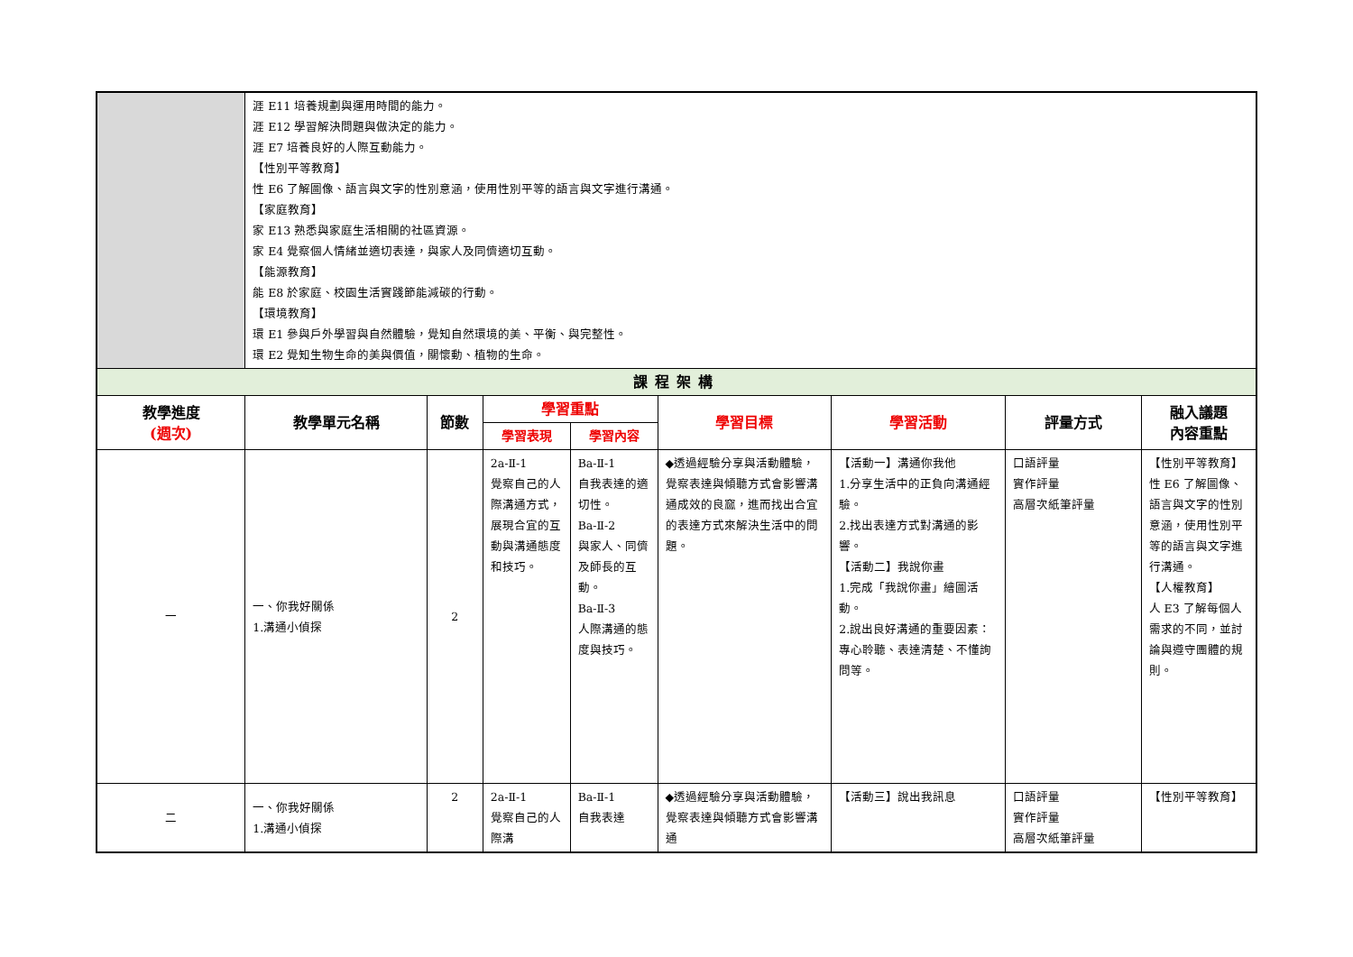| | 涯 E11 培養規劃與運用時間的能力。 涯 E12 學習解決問題與做決定的能力。 涯 E7 培養良好的人際互動能力。 【性別平等教育】 性 E6 了解圖像、語言與文字的性別意涵，使用性別平等的語言與文字進行溝通。 【家庭教育】 家 E13 熟悉與家庭生活相關的社區資源。 家 E4 覺察個人情緒並適切表達，與家人及同儕適切互動。 【能源教育】 能 E8 於家庭、校園生活實踐節能減碳的行動。 【環境教育】 環 E1 參與戶外學習與自然體驗，覺知自然環境的美、平衡、與完整性。 環 E2 覺知生物生命的美與價值，關懷動、植物的生命。 | | | | | | | |
| 課程架構 | | | | | | | | |
| 教學進度 (週次) | 教學單元名稱 | 節數 | 學習重點 | | 學習目標 | 學習活動 | 評量方式 | 融入議題 內容重點 |
| | | | 學習表現 | 學習內容 | | | | |
| 一 | 一、你我好關係 1.溝通小偵探 | 2 | 2a-Ⅱ-1 覺察自己的人際溝通方式，展現合宜的互動與溝通態度和技巧。 | Ba-Ⅱ-1 自我表達的適切性。 Ba-Ⅱ-2 與家人、同儕及師長的互動。 Ba-Ⅱ-3 人際溝通的態度與技巧。 | ◆透過經驗分享與活動體驗，覺察表達與傾聽方式會影響溝通成效的良窳，進而找出合宜的表達方式來解決生活中的問題。 | 【活動一】溝通你我他 1.分享生活中的正負向溝通經驗。 2.找出表達方式對溝通的影響。 【活動二】我說你畫 1.完成「我說你畫」繪圖活動。 2.說出良好溝通的重要因素：專心聆聽、表達清楚、不懂詢問等。 | 口語評量 實作評量 高層次紙筆評量 | 【性別平等教育】 性 E6 了解圖像、語言與文字的性別意涵，使用性別平等的語言與文字進行溝通。 【人權教育】 人 E3 了解每個人需求的不同，並討論與遵守團體的規則。 |
| 二 | 一、你我好關係 1.溝通小偵探 | 2 | 2a-Ⅱ-1 覺察自己的人際溝 | Ba-Ⅱ-1 自我表達 | ◆透過經驗分享與活動體驗，覺察表達與傾聽方式會影響溝通 | 【活動三】說出我訊息 | 口語評量 實作評量 高層次紙筆評量 | 【性別平等教育】 |